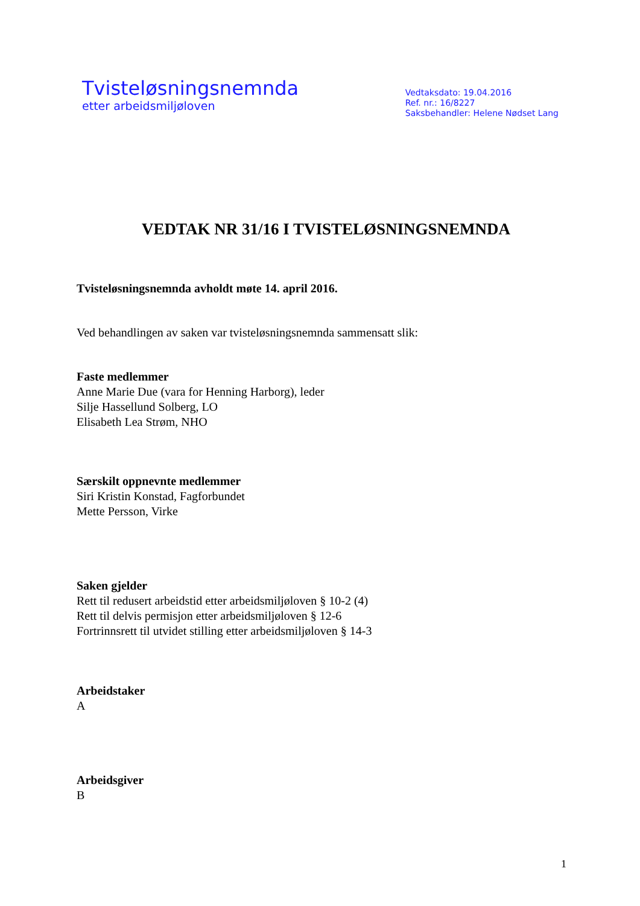Tvisteløsningsnemnda
etter arbeidsmiljøloven
Vedtaksdato: 19.04.2016
Ref. nr.: 16/8227
Saksbehandler: Helene Nødset Lang
VEDTAK NR 31/16 I TVISTELØSNINGSNEMNDA
Tvisteløsningsnemnda avholdt møte 14. april 2016.
Ved behandlingen av saken var tvisteløsningsnemnda sammensatt slik:
Faste medlemmer
Anne Marie Due (vara for Henning Harborg), leder
Silje Hassellund Solberg, LO
Elisabeth Lea Strøm, NHO
Særskilt oppnevnte medlemmer
Siri Kristin Konstad, Fagforbundet
Mette Persson, Virke
Saken gjelder
Rett til redusert arbeidstid etter arbeidsmiljøloven § 10-2 (4)
Rett til delvis permisjon etter arbeidsmiljøloven § 12-6
Fortrinnsrett til utvidet stilling etter arbeidsmiljøloven § 14-3
Arbeidstaker
A
Arbeidsgiver
B
1